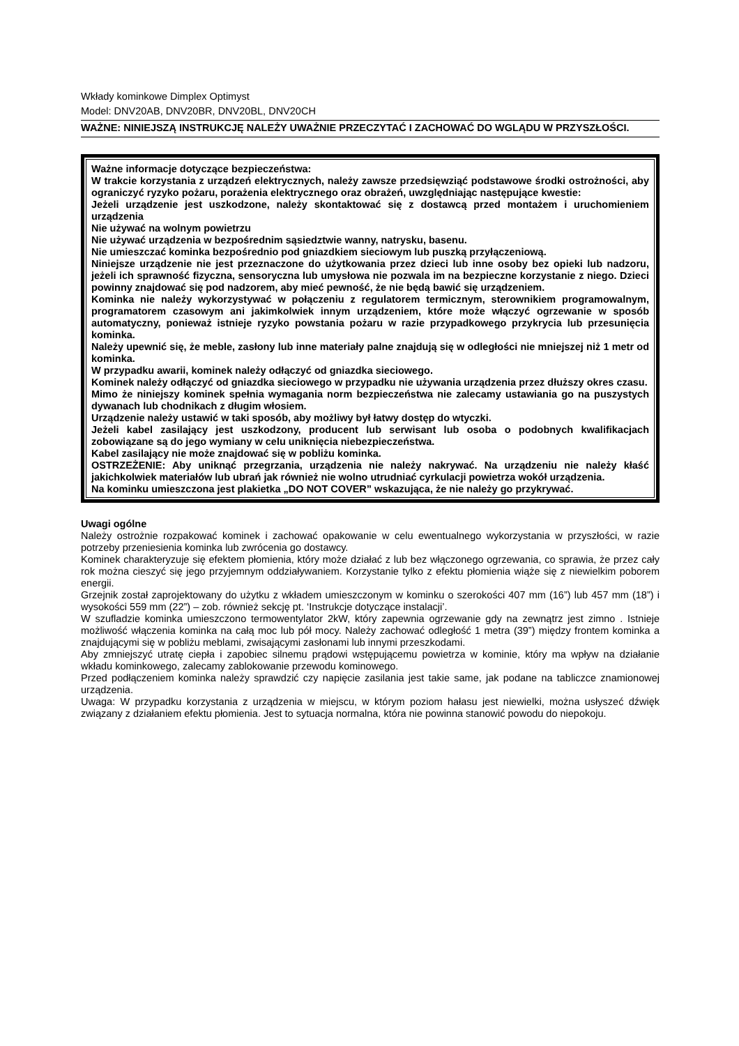Wkłady kominkowe Dimplex Optimyst
Model: DNV20AB, DNV20BR, DNV20BL, DNV20CH
WAŻNE: NINIEJSZĄ INSTRUKCJĘ NALEŻY UWAŻNIE PRZECZYTAĆ I ZACHOWAĆ DO WGLĄDU W PRZYSZŁOŚCI.
Ważne informacje dotyczące bezpieczeństwa:
W trakcie korzystania z urządzeń elektrycznych, należy zawsze przedsięwziąć podstawowe środki ostrożności, aby ograniczyć ryzyko pożaru, porażenia elektrycznego oraz obrażeń, uwzględniając następujące kwestie:
Jeżeli urządzenie jest uszkodzone, należy skontaktować się z dostawcą przed montażem i uruchomieniem urządzenia
Nie używać na wolnym powietrzu
Nie używać urządzenia w bezpośrednim sąsiedztwie wanny, natrysku, basenu.
Nie umieszczać kominka bezpośrednio pod gniazdkiem sieciowym lub puszką przyłączeniową.
Niniejsze urządzenie nie jest przeznaczone do użytkowania przez dzieci lub inne osoby bez opieki lub nadzoru, jeżeli ich sprawność fizyczna, sensoryczna lub umysłowa nie pozwala im na bezpieczne korzystanie z niego. Dzieci powinny znajdować się pod nadzorem, aby mieć pewność, że nie będą bawić się urządzeniem.
Kominka nie należy wykorzystywać w połączeniu z regulatorem termicznym, sterownikiem programowalnym, programatorem czasowym ani jakimkolwiek innym urządzeniem, które może włączyć ogrzewanie w sposób automatyczny, ponieważ istnieje ryzyko powstania pożaru w razie przypadkowego przykrycia lub przesunięcia kominka.
Należy upewnić się, że meble, zasłony lub inne materiały palne znajdują się w odległości nie mniejszej niż 1 metr od kominka.
W przypadku awarii, kominek należy odłączyć od gniazdka sieciowego.
Kominek należy odłączyć od gniazdka sieciowego w przypadku nie używania urządzenia przez dłuższy okres czasu.
Mimo że niniejszy kominek spełnia wymagania norm bezpieczeństwa nie zalecamy ustawiania go na puszystych dywanach lub chodnikach z długim włosiem.
Urządzenie należy ustawić w taki sposób, aby możliwy był łatwy dostęp do wtyczki.
Jeżeli kabel zasilający jest uszkodzony, producent lub serwisant lub osoba o podobnych kwalifikacjach zobowiązane są do jego wymiany w celu uniknięcia niebezpieczeństwa.
Kabel zasilający nie może znajdować się w pobliżu kominka.
OSTRZEŻENIE: Aby uniknąć przegrzania, urządzenia nie należy nakrywać. Na urządzeniu nie należy kłaść jakichkolwiek materiałów lub ubrań jak również nie wolno utrudniać cyrkulacji powietrza wokół urządzenia.
Na kominku umieszczona jest plakietka „DO NOT COVER” wskazująca, że nie należy go przykrywać.
Uwagi ogólne
Należy ostrożnie rozpakować kominek i zachować opakowanie w celu ewentualnego wykorzystania w przyszłości, w razie potrzeby przeniesienia kominka lub zwrócenia go dostawcy.
Kominek charakteryzuje się efektem płomienia, który może działać z lub bez włączonego ogrzewania, co sprawia, że przez cały rok można cieszyć się jego przyjemnym oddziaływaniem. Korzystanie tylko z efektu płomienia wiąże się z niewielkim poborem energii.
Grzejnik został zaprojektowany do użytku z wkładem umieszczonym w kominku o szerokości 407 mm (16”) lub 457 mm (18”) i wysokości 559 mm (22”) – zob. również sekcję pt. ‘Instrukcje dotyczące instalacji’.
W szufladzie kominka umieszczono termowentylator 2kW, który zapewnia ogrzewanie gdy na zewnątrz jest zimno . Istnieje możliwość włączenia kominka na całą moc lub pół mocy. Należy zachować odległość 1 metra (39”) między frontem kominka a znajdującymi się w pobliżu meblami, zwisającymi zasłonami lub innymi przeszkodami.
Aby zmniejszyć utratę ciepła i zapobiec silnemu prądowi wstępującemu powietrza w kominie, który ma wpływ na działanie wkładu kominkowego, zalecamy zablokowanie przewodu kominowego.
Przed podłączeniem kominka należy sprawdzić czy napięcie zasilania jest takie same, jak podane na tabliczce znamionowej urządzenia.
Uwaga: W przypadku korzystania z urządzenia w miejscu, w którym poziom hałasu jest niewielki, można usłyszeć dźwięk związany z działaniem efektu płomienia. Jest to sytuacja normalna, która nie powinna stanowić powodu do niepokoju.